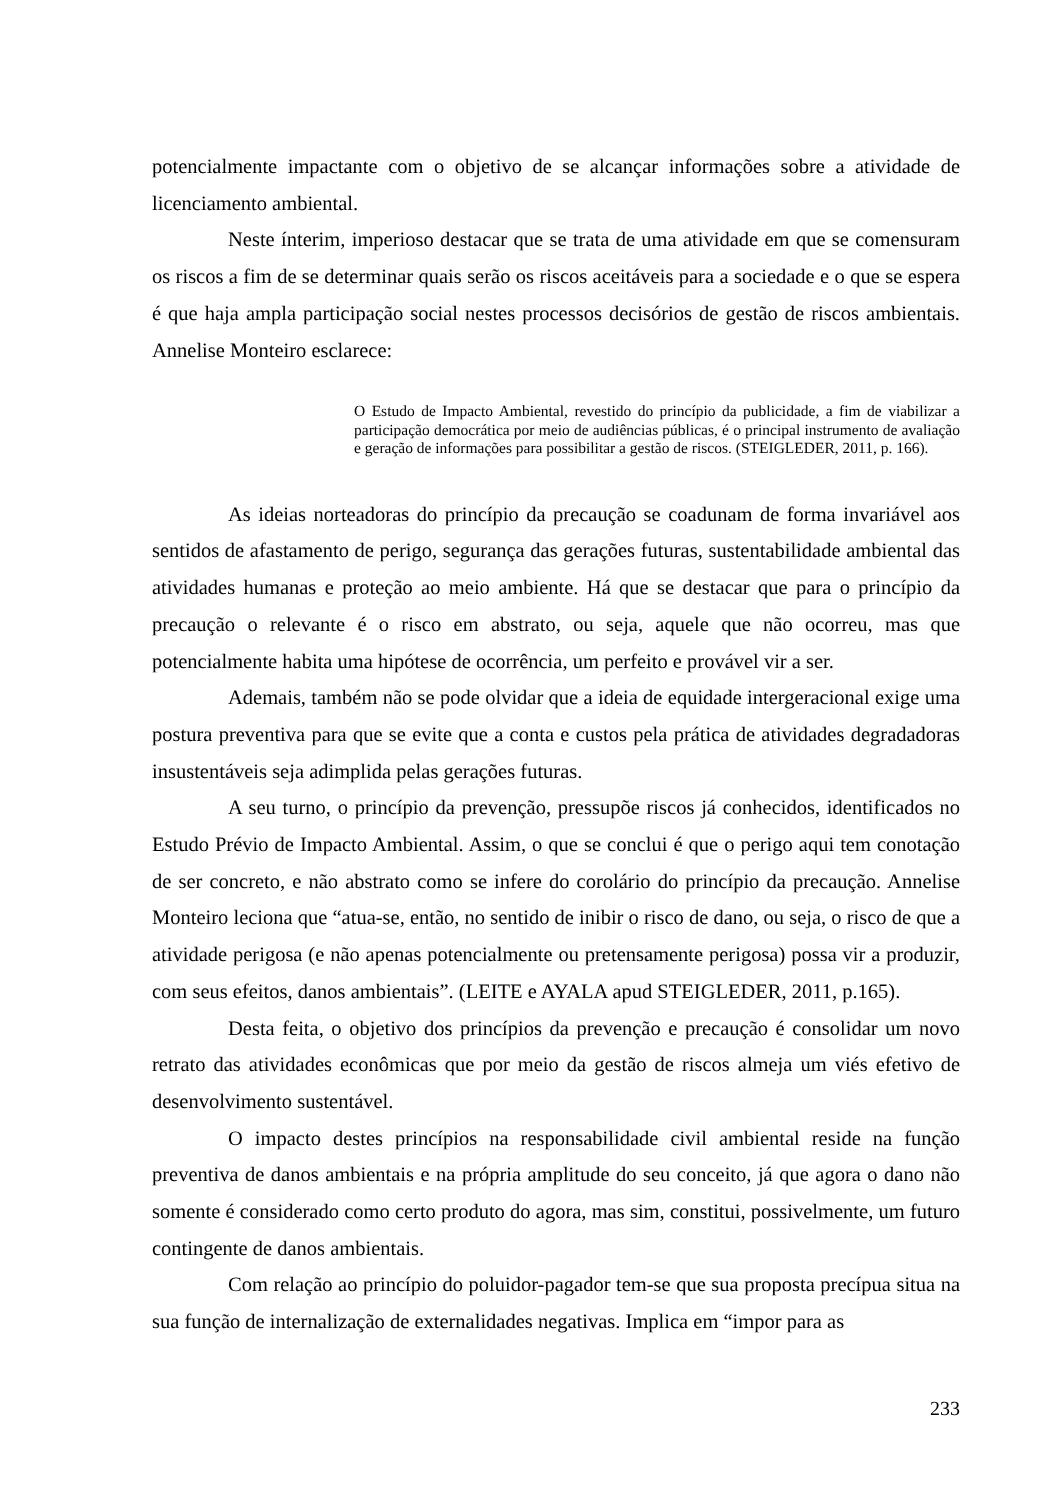potencialmente impactante com o objetivo de se alcançar informações sobre a atividade de licenciamento ambiental.
Neste ínterim, imperioso destacar que se trata de uma atividade em que se comensuram os riscos a fim de se determinar quais serão os riscos aceitáveis para a sociedade e o que se espera é que haja ampla participação social nestes processos decisórios de gestão de riscos ambientais. Annelise Monteiro esclarece:
O Estudo de Impacto Ambiental, revestido do princípio da publicidade, a fim de viabilizar a participação democrática por meio de audiências públicas, é o principal instrumento de avaliação e geração de informações para possibilitar a gestão de riscos. (STEIGLEDER, 2011, p. 166).
As ideias norteadoras do princípio da precaução se coadunam de forma invariável aos sentidos de afastamento de perigo, segurança das gerações futuras, sustentabilidade ambiental das atividades humanas e proteção ao meio ambiente. Há que se destacar que para o princípio da precaução o relevante é o risco em abstrato, ou seja, aquele que não ocorreu, mas que potencialmente habita uma hipótese de ocorrência, um perfeito e provável vir a ser.
Ademais, também não se pode olvidar que a ideia de equidade intergeracional exige uma postura preventiva para que se evite que a conta e custos pela prática de atividades degradadoras insustentáveis seja adimplida pelas gerações futuras.
A seu turno, o princípio da prevenção, pressupõe riscos já conhecidos, identificados no Estudo Prévio de Impacto Ambiental. Assim, o que se conclui é que o perigo aqui tem conotação de ser concreto, e não abstrato como se infere do corolário do princípio da precaução. Annelise Monteiro leciona que “atua-se, então, no sentido de inibir o risco de dano, ou seja, o risco de que a atividade perigosa (e não apenas potencialmente ou pretensamente perigosa) possa vir a produzir, com seus efeitos, danos ambientais”. (LEITE e AYALA apud STEIGLEDER, 2011, p.165).
Desta feita, o objetivo dos princípios da prevenção e precaução é consolidar um novo retrato das atividades econômicas que por meio da gestão de riscos almeja um viés efetivo de desenvolvimento sustentável.
O impacto destes princípios na responsabilidade civil ambiental reside na função preventiva de danos ambientais e na própria amplitude do seu conceito, já que agora o dano não somente é considerado como certo produto do agora, mas sim, constitui, possivelmente, um futuro contingente de danos ambientais.
Com relação ao princípio do poluidor-pagador tem-se que sua proposta precípua situa na sua função de internalização de externalidades negativas. Implica em “impor para as
233